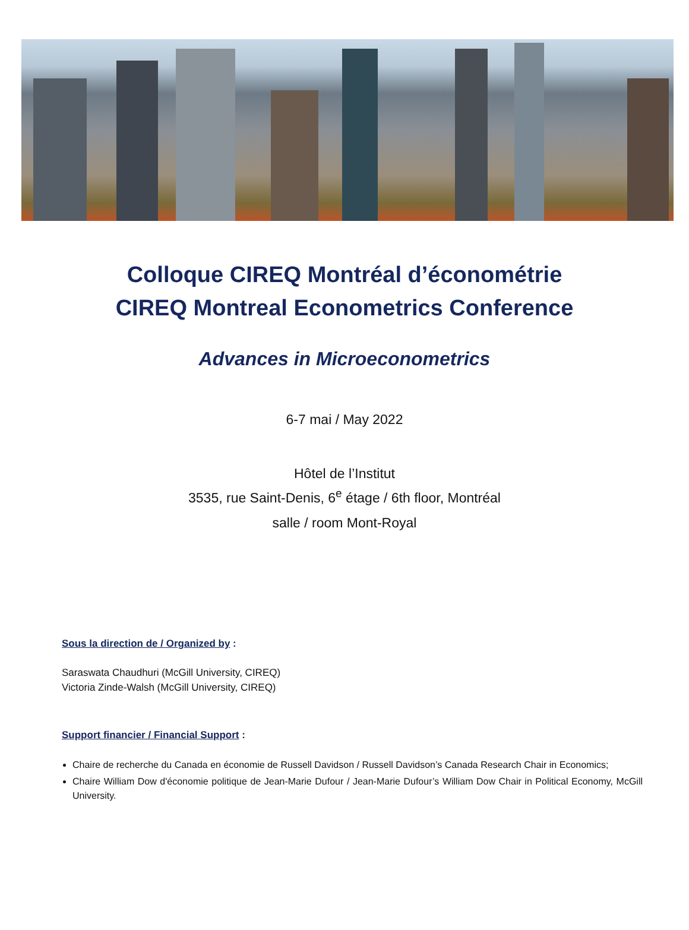Colloque CIREQ Montréal d’économétrie
CIREQ Montreal Econometrics Conference
Advances in Microeconometrics
6-7 mai / May 2022
Hôtel de l’Institut
3535, rue Saint-Denis, 6<sup>e</sup> étage / 6th floor, Montréal
salle / room Mont-Royal
Sous la direction de / Organized by :
Saraswata Chaudhuri (McGill University, CIREQ)
Victoria Zinde-Walsh (McGill University, CIREQ)
Support financier / Financial Support :
Chaire de recherche du Canada en économie de Russell Davidson / Russell Davidson’s Canada Research Chair in Economics;
Chaire William Dow d'économie politique de Jean-Marie Dufour / Jean-Marie Dufour’s William Dow Chair in Political Economy, McGill University.